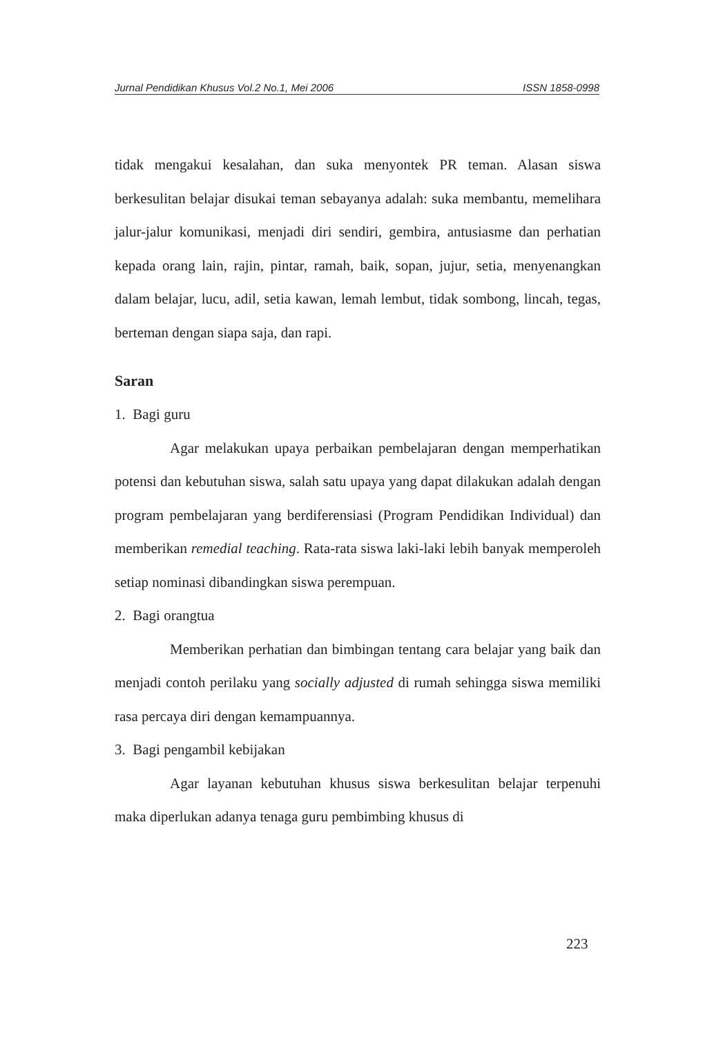Jurnal Pendidikan Khusus Vol.2 No.1, Mei 2006 ISSN 1858-0998
tidak mengakui kesalahan, dan suka menyontek PR teman. Alasan siswa berkesulitan belajar disukai teman sebayanya adalah: suka membantu, memelihara jalur-jalur komunikasi, menjadi diri sendiri, gembira, antusiasme dan perhatian kepada orang lain, rajin, pintar, ramah, baik, sopan, jujur, setia, menyenangkan dalam belajar, lucu, adil, setia kawan, lemah lembut, tidak sombong, lincah, tegas, berteman dengan siapa saja, dan rapi.
Saran
1. Bagi guru
Agar melakukan upaya perbaikan pembelajaran dengan memperhatikan potensi dan kebutuhan siswa, salah satu upaya yang dapat dilakukan adalah dengan program pembelajaran yang berdiferensiasi (Program Pendidikan Individual) dan memberikan remedial teaching. Rata-rata siswa laki-laki lebih banyak memperoleh setiap nominasi dibandingkan siswa perempuan.
2. Bagi orangtua
Memberikan perhatian dan bimbingan tentang cara belajar yang baik dan menjadi contoh perilaku yang socially adjusted di rumah sehingga siswa memiliki rasa percaya diri dengan kemampuannya.
3. Bagi pengambil kebijakan
Agar layanan kebutuhan khusus siswa berkesulitan belajar terpenuhi maka diperlukan adanya tenaga guru pembimbing khusus di
223